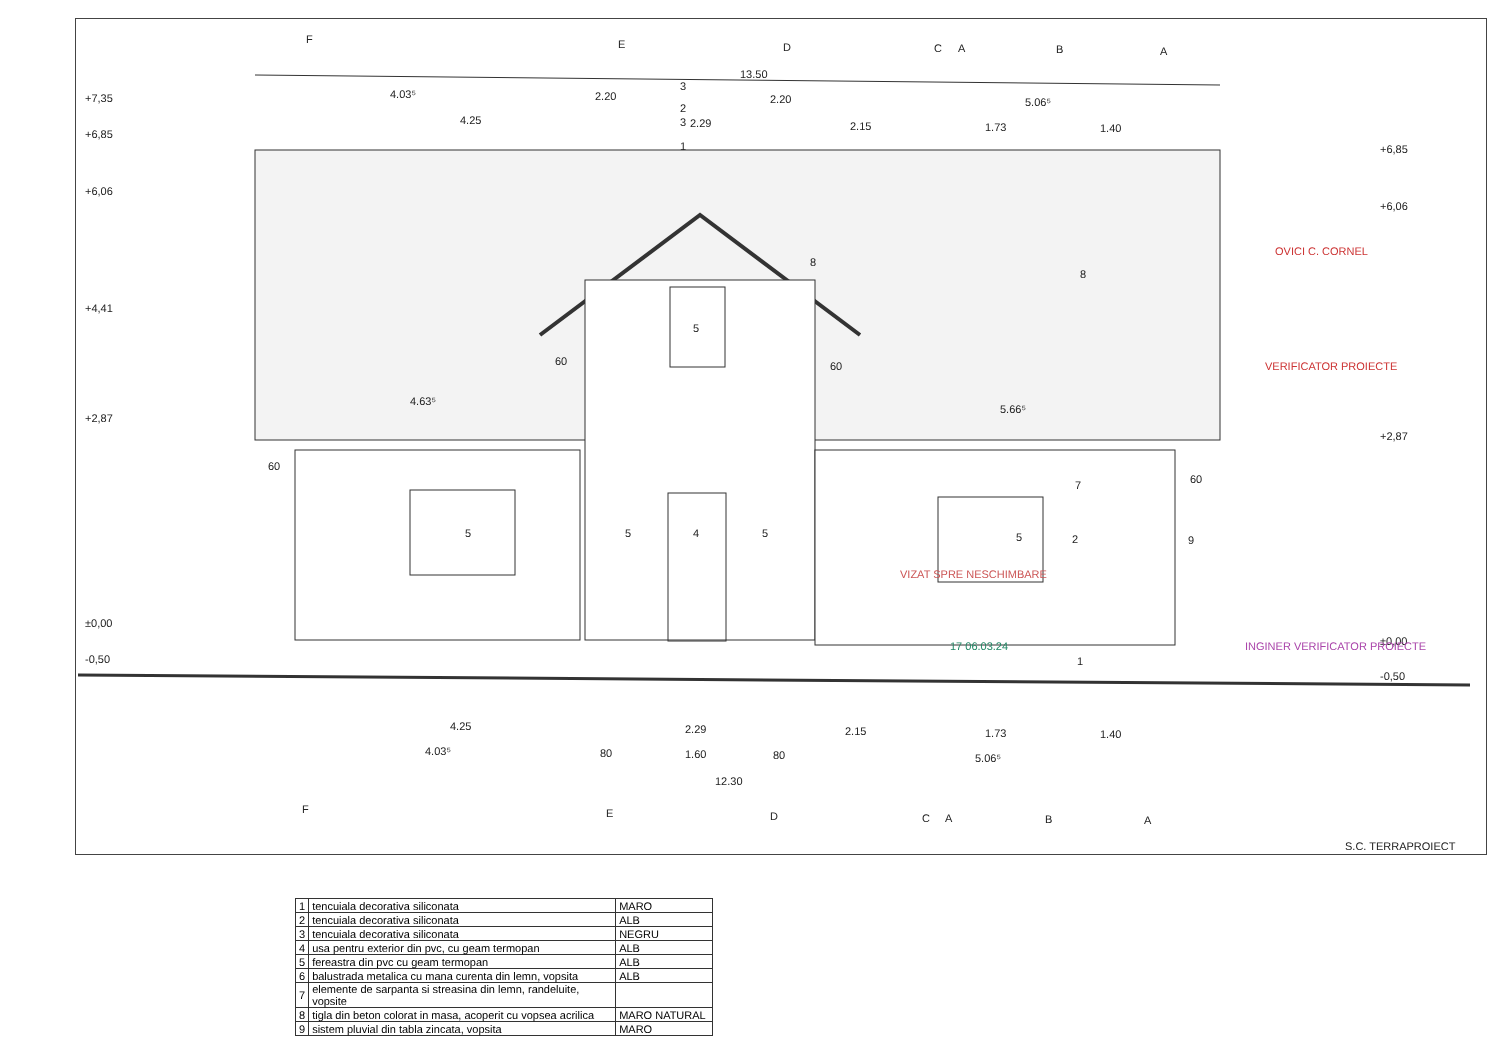13.50
4.03⁵
2.20
2.20
5.06⁵
4.25
2.29
2.15
1.73
1.40
+7,35
+6,85
+6,06
+4,41
+2,87
±0,00
-0,50
+6,85
+6,06
+2,87
±0,00
-0,50
4.63⁵
5.66⁵
60
60
60
60
4.25
2.29
2.15
1.73
1.40
4.03⁵
80
1.60
80
5.06⁵
12.30
F
E
D
C
A
B
A
F
E
D
C
A
B
A
5
5
4
5
5
5
8
8
7
2
9
1
3
2
3
1
OVICI C. CORNEL
VERIFICATOR PROIECTE
INGINER VERIFICATOR PROIECTE
S.C. TERRAPROIECT
VIZAT SPRE NESCHIMBARE
17 06.03.24
| 1 | tencuiala decorativa siliconata | MARO |
| 2 | tencuiala decorativa siliconata | ALB |
| 3 | tencuiala decorativa siliconata | NEGRU |
| 4 | usa pentru exterior din pvc, cu geam termopan | ALB |
| 5 | fereastra din pvc cu geam termopan | ALB |
| 6 | balustrada metalica cu mana curenta din lemn, vopsita | ALB |
| 7 | elemente de sarpanta si streasina din lemn, randeluite, vopsite | |
| 8 | tigla din beton colorat in masa, acoperit cu vopsea acrilica | MARO NATURAL |
| 9 | sistem pluvial din tabla zincata, vopsita | MARO |